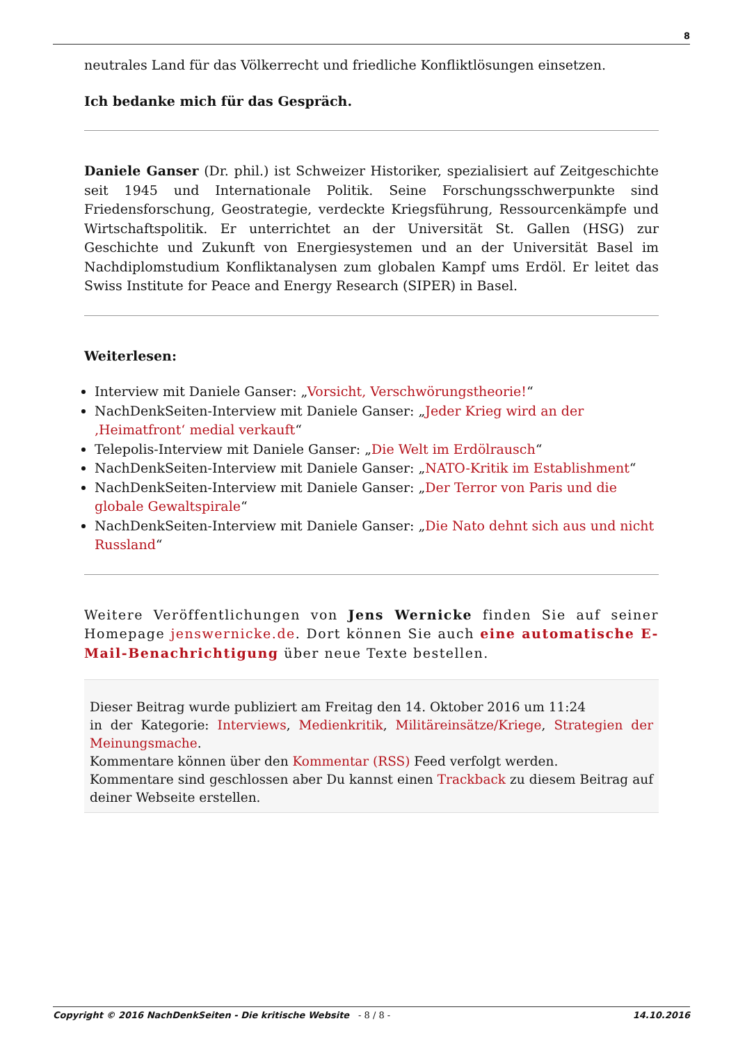8
neutrales Land für das Völkerrecht und friedliche Konfliktlösungen einsetzen.
Ich bedanke mich für das Gespräch.
Daniele Ganser (Dr. phil.) ist Schweizer Historiker, spezialisiert auf Zeitgeschichte seit 1945 und Internationale Politik. Seine Forschungsschwerpunkte sind Friedensforschung, Geostrategie, verdeckte Kriegsführung, Ressourcenkämpfe und Wirtschaftspolitik. Er unterrichtet an der Universität St. Gallen (HSG) zur Geschichte und Zukunft von Energiesystemen und an der Universität Basel im Nachdiplomstudium Konfliktanalysen zum globalen Kampf ums Erdöl. Er leitet das Swiss Institute for Peace and Energy Research (SIPER) in Basel.
Weiterlesen:
Interview mit Daniele Ganser: „Vorsicht, Verschwörungstheorie!“
NachDenkSeiten-Interview mit Daniele Ganser: „Jeder Krieg wird an der ‚Heimatfront‘ medial verkauft“
Telepolis-Interview mit Daniele Ganser: „Die Welt im Erdölrausch“
NachDenkSeiten-Interview mit Daniele Ganser: „NATO-Kritik im Establishment“
NachDenkSeiten-Interview mit Daniele Ganser: „Der Terror von Paris und die globale Gewaltspirale“
NachDenkSeiten-Interview mit Daniele Ganser: „Die Nato dehnt sich aus und nicht Russland“
Weitere Veröffentlichungen von Jens Wernicke finden Sie auf seiner Homepage jenswernicke.de. Dort können Sie auch eine automatische E-Mail-Benachrichtigung über neue Texte bestellen.
Dieser Beitrag wurde publiziert am Freitag den 14. Oktober 2016 um 11:24
in der Kategorie: Interviews, Medienkritik, Militäreinsätze/Kriege, Strategien der Meinungsmache.
Kommentare können über den Kommentar (RSS) Feed verfolgt werden.
Kommentare sind geschlossen aber Du kannst einen Trackback zu diesem Beitrag auf deiner Webseite erstellen.
Copyright © 2016 NachDenkSeiten - Die kritische Website - 8 / 8 -
14.10.2016